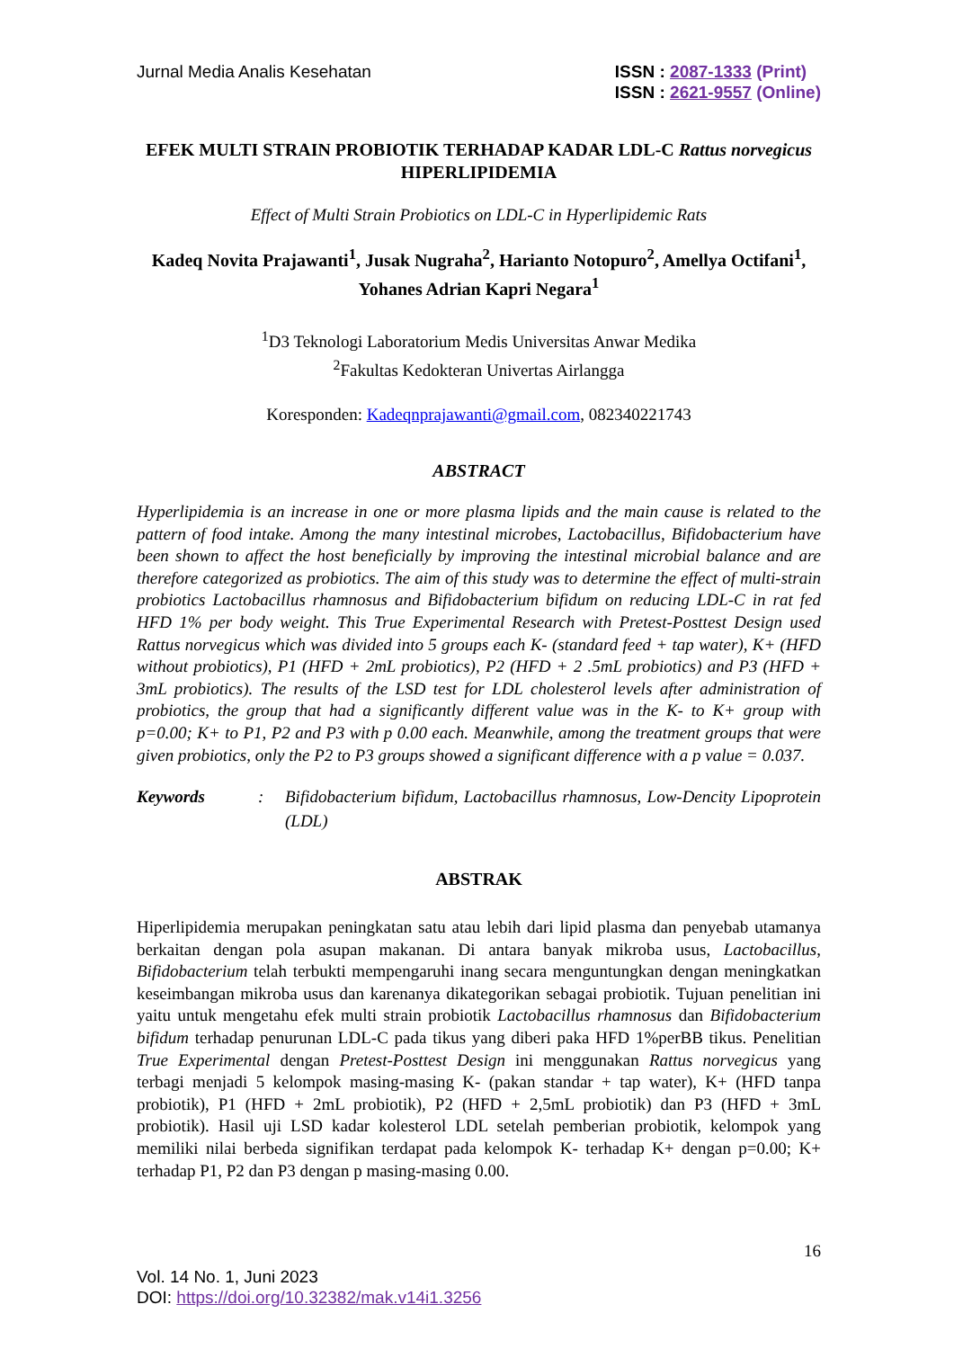Jurnal Media Analis Kesehatan ISSN : 2087-1333 (Print)
ISSN : 2621-9557 (Online)
EFEK MULTI STRAIN PROBIOTIK TERHADAP KADAR LDL-C Rattus norvegicus HIPERLIPIDEMIA
Effect of Multi Strain Probiotics on LDL-C in Hyperlipidemic Rats
Kadeq Novita Prajawanti<sup>1</sup>, Jusak Nugraha<sup>2</sup>, Harianto Notopuro<sup>2</sup>, Amellya Octifani<sup>1</sup>, Yohanes Adrian Kapri Negara<sup>1</sup>
<sup>1</sup> D3 Teknologi Laboratorium Medis Universitas Anwar Medika
<sup>2</sup> Fakultas Kedokteran Univertas Airlangga
Koresponden: Kadeqnprajawanti@gmail.com, 082340221743
ABSTRACT
Hyperlipidemia is an increase in one or more plasma lipids and the main cause is related to the pattern of food intake. Among the many intestinal microbes, Lactobacillus, Bifidobacterium have been shown to affect the host beneficially by improving the intestinal microbial balance and are therefore categorized as probiotics. The aim of this study was to determine the effect of multi-strain probiotics Lactobacillus rhamnosus and Bifidobacterium bifidum on reducing LDL-C in rat fed HFD 1% per body weight. This True Experimental Research with Pretest-Posttest Design used Rattus norvegicus which was divided into 5 groups each K- (standard feed + tap water), K+ (HFD without probiotics), P1 (HFD + 2mL probiotics), P2 (HFD + 2 .5mL probiotics) and P3 (HFD + 3mL probiotics). The results of the LSD test for LDL cholesterol levels after administration of probiotics, the group that had a significantly different value was in the K- to K+ group with p=0.00; K+ to P1, P2 and P3 with p 0.00 each. Meanwhile, among the treatment groups that were given probiotics, only the P2 to P3 groups showed a significant difference with a p value = 0.037.
Keywords : Bifidobacterium bifidum, Lactobacillus rhamnosus, Low-Dencity Lipoprotein (LDL)
ABSTRAK
Hiperlipidemia merupakan peningkatan satu atau lebih dari lipid plasma dan penyebab utamanya berkaitan dengan pola asupan makanan. Di antara banyak mikroba usus, Lactobacillus, Bifidobacterium telah terbukti mempengaruhi inang secara menguntungkan dengan meningkatkan keseimbangan mikroba usus dan karenanya dikategorikan sebagai probiotik. Tujuan penelitian ini yaitu untuk mengetahu efek multi strain probiotik Lactobacillus rhamnosus dan Bifidobacterium bifidum terhadap penurunan LDL-C pada tikus yang diberi paka HFD 1%perBB tikus. Penelitian True Experimental dengan Pretest-Posttest Design ini menggunakan Rattus norvegicus yang terbagi menjadi 5 kelompok masing-masing K- (pakan standar + tap water), K+ (HFD tanpa probiotik), P1 (HFD + 2mL probiotik), P2 (HFD + 2,5mL probiotik) dan P3 (HFD + 3mL probiotik). Hasil uji LSD kadar kolesterol LDL setelah pemberian probiotik, kelompok yang memiliki nilai berbeda signifikan terdapat pada kelompok K- terhadap K+ dengan p=0.00; K+ terhadap P1, P2 dan P3 dengan p masing-masing 0.00.
16
Vol. 14 No. 1, Juni 2023
DOI: https://doi.org/10.32382/mak.v14i1.3256